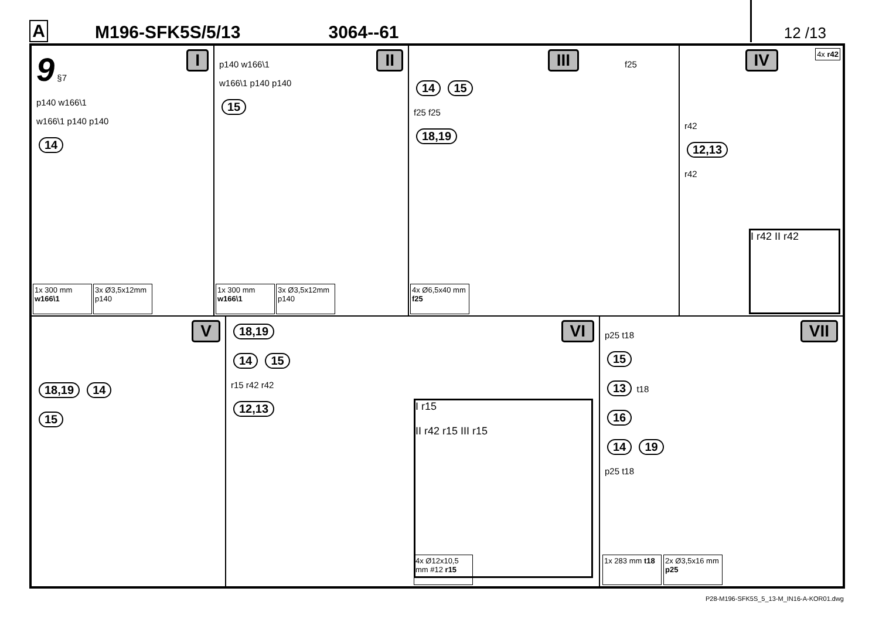A M196-SFK5S/5/13 3064--61 12 /13
9 §7 I
p140 w166\1
w166\1 p140 p140
14
1x 300 mm w166\1
3x Ø3,5x12mm p140
II
p140 w166\1
w166\1 p140 p140
15
1x 300 mm w166\1
3x Ø3,5x12mm p140
III
f25
14 15
f25 f25
18,19
4x Ø6,5x40 mm f25
IV 4x r42
r42
12,13
r42
I r42 II r42
V
18,19 14
15
VI 18,19
14 15
r15 r42 r42
12,13
I r15
II r42 r15 III r15
4x Ø12x10,5 mm #12 r15
VII
p25 t18
15
13 t18
16
14 19
p25 t18
1x 283 mm t18
2x Ø3,5x16 mm p25
P28-M196-SFK5S_5_13-M_IN16-A-KOR01.dwg